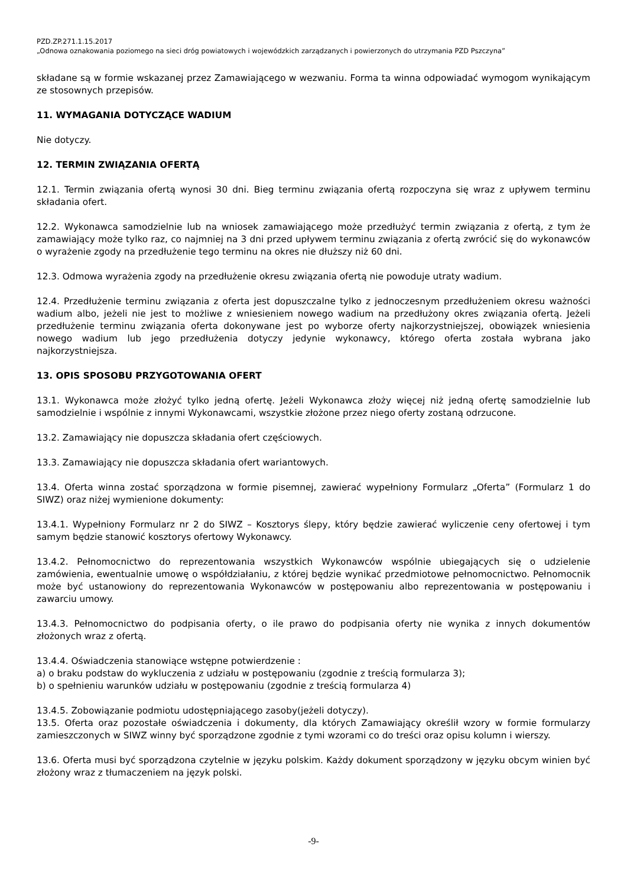PZD.ZP.271.1.15.2017
„Odnowa oznakowania poziomego na sieci dróg powiatowych i wojewódzkich zarządzanych i powierzonych do utrzymania PZD Pszczyna”
składane są w formie wskazanej przez Zamawiającego w wezwaniu. Forma ta winna odpowiadać wymogom wynikającym ze stosownych przepisów.
11. WYMAGANIA DOTYCZĄCE WADIUM
Nie dotyczy.
12. TERMIN ZWIĄZANIA OFERTĄ
12.1. Termin związania ofertą wynosi 30 dni. Bieg terminu związania ofertą rozpoczyna się wraz z upływem terminu składania ofert.
12.2. Wykonawca samodzielnie lub na wniosek zamawiającego może przedłużyć termin związania z ofertą, z tym że zamawiający może tylko raz, co najmniej na 3 dni przed upływem terminu związania z ofertą zwrócić się do wykonawców o wyrażenie zgody na przedłużenie tego terminu na okres nie dłuższy niż 60 dni.
12.3. Odmowa wyrażenia zgody na przedłużenie okresu związania ofertą nie powoduje utraty wadium.
12.4. Przedłużenie terminu związania z oferta jest dopuszczalne tylko z jednoczesnym przedłużeniem okresu ważności wadium albo, jeżeli nie jest to możliwe z wniesieniem nowego wadium na przedłużony okres związania ofertą. Jeżeli przedłużenie terminu związania oferta dokonywane jest po wyborze oferty najkorzystniejszej, obowiązek wniesienia nowego wadium lub jego przedłużenia dotyczy jedynie wykonawcy, którego oferta została wybrana jako najkorzystniejsza.
13. OPIS SPOSOBU PRZYGOTOWANIA OFERT
13.1. Wykonawca może złożyć tylko jedną ofertę. Jeżeli Wykonawca złoży więcej niż jedną ofertę samodzielnie lub samodzielnie i wspólnie z innymi Wykonawcami, wszystkie złożone przez niego oferty zostaną odrzucone.
13.2. Zamawiający nie dopuszcza składania ofert częściowych.
13.3. Zamawiający nie dopuszcza składania ofert wariantowych.
13.4. Oferta winna zostać sporządzona w formie pisemnej, zawierać wypełniony Formularz „Oferta” (Formularz 1 do SIWZ) oraz niżej wymienione dokumenty:
13.4.1. Wypełniony Formularz nr 2 do SIWZ – Kosztorys ślepy, który będzie zawierać wyliczenie ceny ofertowej i tym samym będzie stanowić kosztorys ofertowy Wykonawcy.
13.4.2. Pełnomocnictwo do reprezentowania wszystkich Wykonawców wspólnie ubiegających się o udzielenie zamówienia, ewentualnie umowę o współdziałaniu, z której będzie wynikać przedmiotowe pełnomocnictwo. Pełnomocnik może być ustanowiony do reprezentowania Wykonawców w postępowaniu albo reprezentowania w postępowaniu i zawarciu umowy.
13.4.3. Pełnomocnictwo do podpisania oferty, o ile prawo do podpisania oferty nie wynika z innych dokumentów złożonych wraz z ofertą.
13.4.4. Oświadczenia stanowiące wstępne potwierdzenie :
a) o braku podstaw do wykluczenia z udziału w postępowaniu (zgodnie z treścią formularza 3);
b) o spełnieniu warunków udziału w postępowaniu (zgodnie z treścią formularza 4)
13.4.5. Zobowiązanie podmiotu udostępniającego zasoby(jeżeli dotyczy).
13.5. Oferta oraz pozostałe oświadczenia i dokumenty, dla których Zamawiający określił wzory w formie formularzy zamieszczonych w SIWZ winny być sporządzone zgodnie z tymi wzorami co do treści oraz opisu kolumn i wierszy.
13.6. Oferta musi być sporządzona czytelnie w języku polskim. Każdy dokument sporządzony w języku obcym winien być złożony wraz z tłumaczeniem na język polski.
-9-